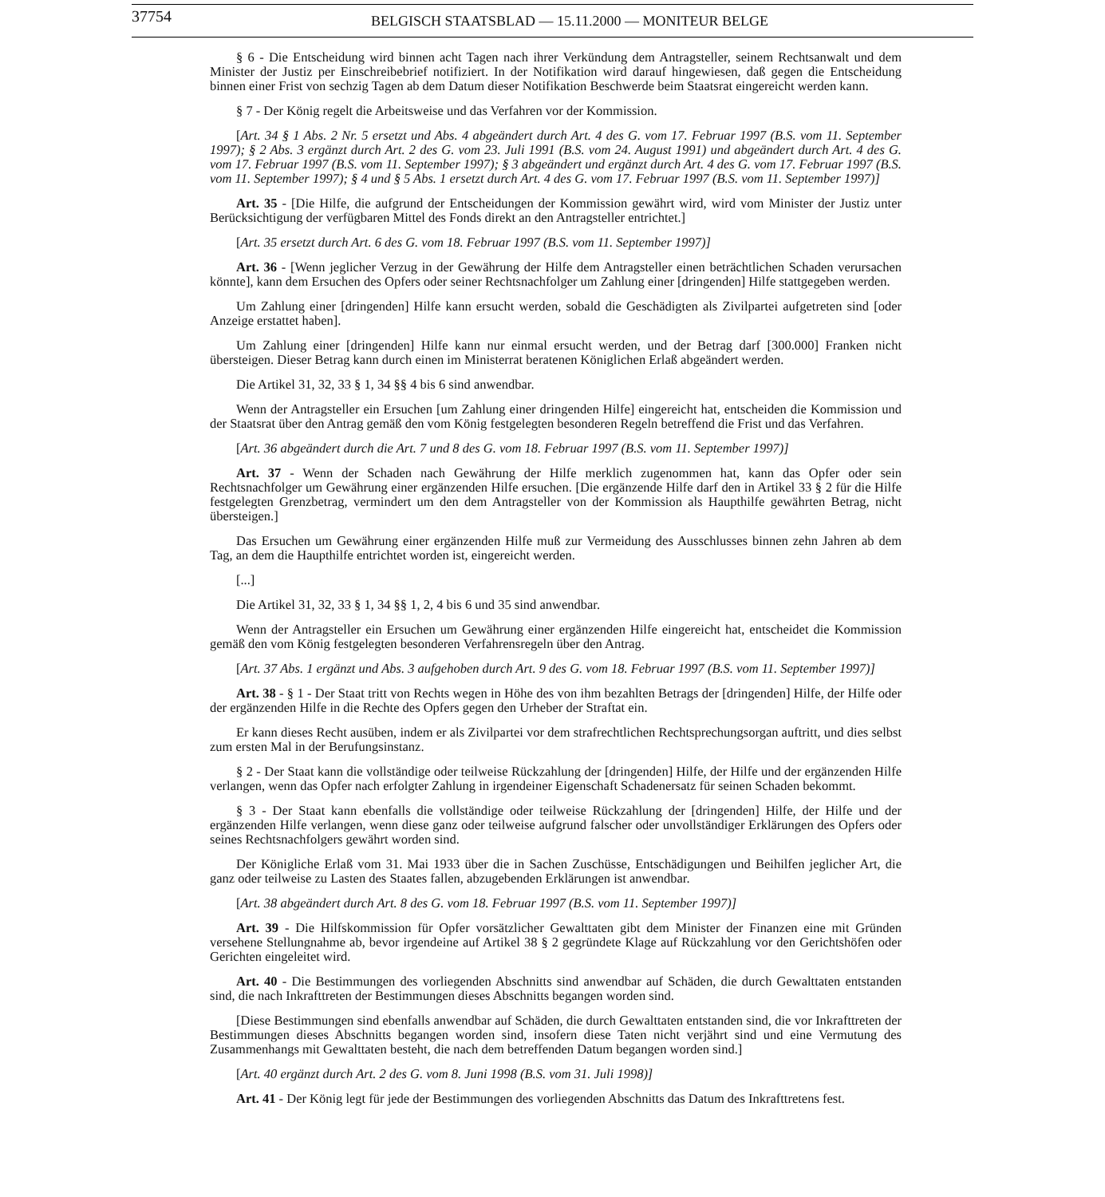37754 BELGISCH STAATSBLAD — 15.11.2000 — MONITEUR BELGE
§ 6 - Die Entscheidung wird binnen acht Tagen nach ihrer Verkündung dem Antragsteller, seinem Rechtsanwalt und dem Minister der Justiz per Einschreibebrief notifiziert. In der Notifikation wird darauf hingewiesen, daß gegen die Entscheidung binnen einer Frist von sechzig Tagen ab dem Datum dieser Notifikation Beschwerde beim Staatsrat eingereicht werden kann.
§ 7 - Der König regelt die Arbeitsweise und das Verfahren vor der Kommission.
[Art. 34 § 1 Abs. 2 Nr. 5 ersetzt und Abs. 4 abgeändert durch Art. 4 des G. vom 17. Februar 1997 (B.S. vom 11. September 1997); § 2 Abs. 3 ergänzt durch Art. 2 des G. vom 23. Juli 1991 (B.S. vom 24. August 1991) und abgeändert durch Art. 4 des G. vom 17. Februar 1997 (B.S. vom 11. September 1997); § 3 abgeändert und ergänzt durch Art. 4 des G. vom 17. Februar 1997 (B.S. vom 11. September 1997); § 4 und § 5 Abs. 1 ersetzt durch Art. 4 des G. vom 17. Februar 1997 (B.S. vom 11. September 1997)]
Art. 35 - [Die Hilfe, die aufgrund der Entscheidungen der Kommission gewährt wird, wird vom Minister der Justiz unter Berücksichtigung der verfügbaren Mittel des Fonds direkt an den Antragsteller entrichtet.]
[Art. 35 ersetzt durch Art. 6 des G. vom 18. Februar 1997 (B.S. vom 11. September 1997)]
Art. 36 - [Wenn jeglicher Verzug in der Gewährung der Hilfe dem Antragsteller einen beträchtlichen Schaden verursachen könnte], kann dem Ersuchen des Opfers oder seiner Rechtsnachfolger um Zahlung einer [dringenden] Hilfe stattgegeben werden.
Um Zahlung einer [dringenden] Hilfe kann ersucht werden, sobald die Geschädigten als Zivilpartei aufgetreten sind [oder Anzeige erstattet haben].
Um Zahlung einer [dringenden] Hilfe kann nur einmal ersucht werden, und der Betrag darf [300.000] Franken nicht übersteigen. Dieser Betrag kann durch einen im Ministerrat beratenen Königlichen Erlaß abgeändert werden.
Die Artikel 31, 32, 33 § 1, 34 §§ 4 bis 6 sind anwendbar.
Wenn der Antragsteller ein Ersuchen [um Zahlung einer dringenden Hilfe] eingereicht hat, entscheiden die Kommission und der Staatsrat über den Antrag gemäß den vom König festgelegten besonderen Regeln betreffend die Frist und das Verfahren.
[Art. 36 abgeändert durch die Art. 7 und 8 des G. vom 18. Februar 1997 (B.S. vom 11. September 1997)]
Art. 37 - Wenn der Schaden nach Gewährung der Hilfe merklich zugenommen hat, kann das Opfer oder sein Rechtsnachfolger um Gewährung einer ergänzenden Hilfe ersuchen. [Die ergänzende Hilfe darf den in Artikel 33 § 2 für die Hilfe festgelegten Grenzbetrag, vermindert um den dem Antragsteller von der Kommission als Haupthilfe gewährten Betrag, nicht übersteigen.]
Das Ersuchen um Gewährung einer ergänzenden Hilfe muß zur Vermeidung des Ausschlusses binnen zehn Jahren ab dem Tag, an dem die Haupthilfe entrichtet worden ist, eingereicht werden.
[...]
Die Artikel 31, 32, 33 § 1, 34 §§ 1, 2, 4 bis 6 und 35 sind anwendbar.
Wenn der Antragsteller ein Ersuchen um Gewährung einer ergänzenden Hilfe eingereicht hat, entscheidet die Kommission gemäß den vom König festgelegten besonderen Verfahrensregeln über den Antrag.
[Art. 37 Abs. 1 ergänzt und Abs. 3 aufgehoben durch Art. 9 des G. vom 18. Februar 1997 (B.S. vom 11. September 1997)]
Art. 38 - § 1 - Der Staat tritt von Rechts wegen in Höhe des von ihm bezahlten Betrags der [dringenden] Hilfe, der Hilfe oder der ergänzenden Hilfe in die Rechte des Opfers gegen den Urheber der Straftat ein.
Er kann dieses Recht ausüben, indem er als Zivilpartei vor dem strafrechtlichen Rechtsprechungsorgan auftritt, und dies selbst zum ersten Mal in der Berufungsinstanz.
§ 2 - Der Staat kann die vollständige oder teilweise Rückzahlung der [dringenden] Hilfe, der Hilfe und der ergänzenden Hilfe verlangen, wenn das Opfer nach erfolgter Zahlung in irgendeiner Eigenschaft Schadenersatz für seinen Schaden bekommt.
§ 3 - Der Staat kann ebenfalls die vollständige oder teilweise Rückzahlung der [dringenden] Hilfe, der Hilfe und der ergänzenden Hilfe verlangen, wenn diese ganz oder teilweise aufgrund falscher oder unvollständiger Erklärungen des Opfers oder seines Rechtsnachfolgers gewährt worden sind.
Der Königliche Erlaß vom 31. Mai 1933 über die in Sachen Zuschüsse, Entschädigungen und Beihilfen jeglicher Art, die ganz oder teilweise zu Lasten des Staates fallen, abzugebenden Erklärungen ist anwendbar.
[Art. 38 abgeändert durch Art. 8 des G. vom 18. Februar 1997 (B.S. vom 11. September 1997)]
Art. 39 - Die Hilfskommission für Opfer vorsätzlicher Gewalttaten gibt dem Minister der Finanzen eine mit Gründen versehene Stellungnahme ab, bevor irgendeine auf Artikel 38 § 2 gegründete Klage auf Rückzahlung vor den Gerichtshöfen oder Gerichten eingeleitet wird.
Art. 40 - Die Bestimmungen des vorliegenden Abschnitts sind anwendbar auf Schäden, die durch Gewalttaten entstanden sind, die nach Inkrafttreten der Bestimmungen dieses Abschnitts begangen worden sind.
[Diese Bestimmungen sind ebenfalls anwendbar auf Schäden, die durch Gewalttaten entstanden sind, die vor Inkrafttreten der Bestimmungen dieses Abschnitts begangen worden sind, insofern diese Taten nicht verjährt sind und eine Vermutung des Zusammenhangs mit Gewalttaten besteht, die nach dem betreffenden Datum begangen worden sind.]
[Art. 40 ergänzt durch Art. 2 des G. vom 8. Juni 1998 (B.S. vom 31. Juli 1998)]
Art. 41 - Der König legt für jede der Bestimmungen des vorliegenden Abschnitts das Datum des Inkrafttretens fest.